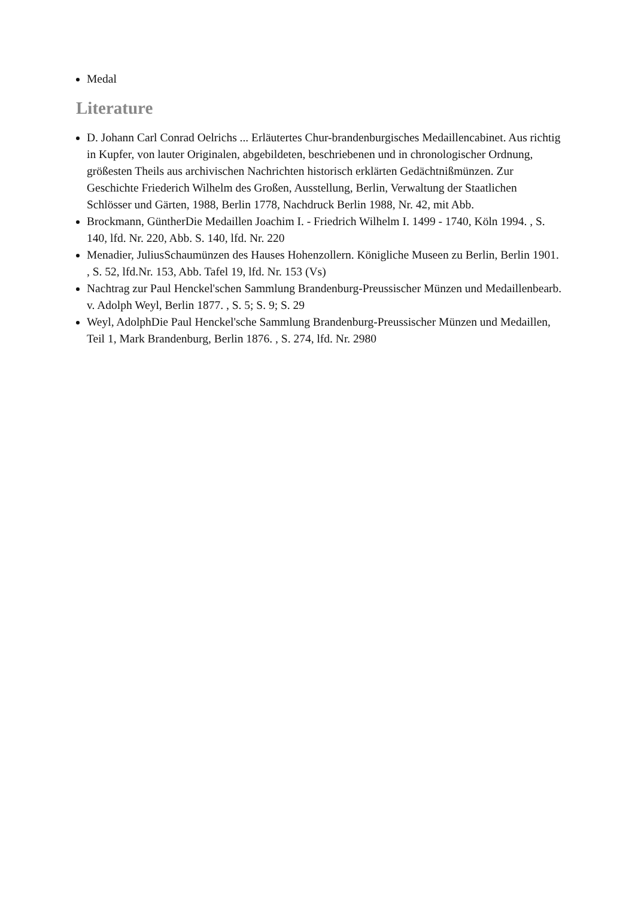Medal
Literature
D. Johann Carl Conrad Oelrichs ... Erläutertes Chur-brandenburgisches Medaillencabinet. Aus richtig in Kupfer, von lauter Originalen, abgebildeten, beschriebenen und in chronologischer Ordnung, größesten Theils aus archivischen Nachrichten historisch erklärten Gedächtnißmünzen. Zur Geschichte Friederich Wilhelm des Großen, Ausstellung, Berlin, Verwaltung der Staatlichen Schlösser und Gärten, 1988, Berlin 1778, Nachdruck Berlin 1988, Nr. 42, mit Abb.
Brockmann, GüntherDie Medaillen Joachim I. - Friedrich Wilhelm I. 1499 - 1740, Köln 1994. , S. 140, lfd. Nr. 220, Abb. S. 140, lfd. Nr. 220
Menadier, JuliusSchaumünzen des Hauses Hohenzollern. Königliche Museen zu Berlin, Berlin 1901. , S. 52, lfd.Nr. 153, Abb. Tafel 19, lfd. Nr. 153 (Vs)
Nachtrag zur Paul Henckel'schen Sammlung Brandenburg-Preussischer Münzen und Medaillenbearb. v. Adolph Weyl, Berlin 1877. , S. 5; S. 9; S. 29
Weyl, AdolphDie Paul Henckel'sche Sammlung Brandenburg-Preussischer Münzen und Medaillen, Teil 1, Mark Brandenburg, Berlin 1876. , S. 274, lfd. Nr. 2980